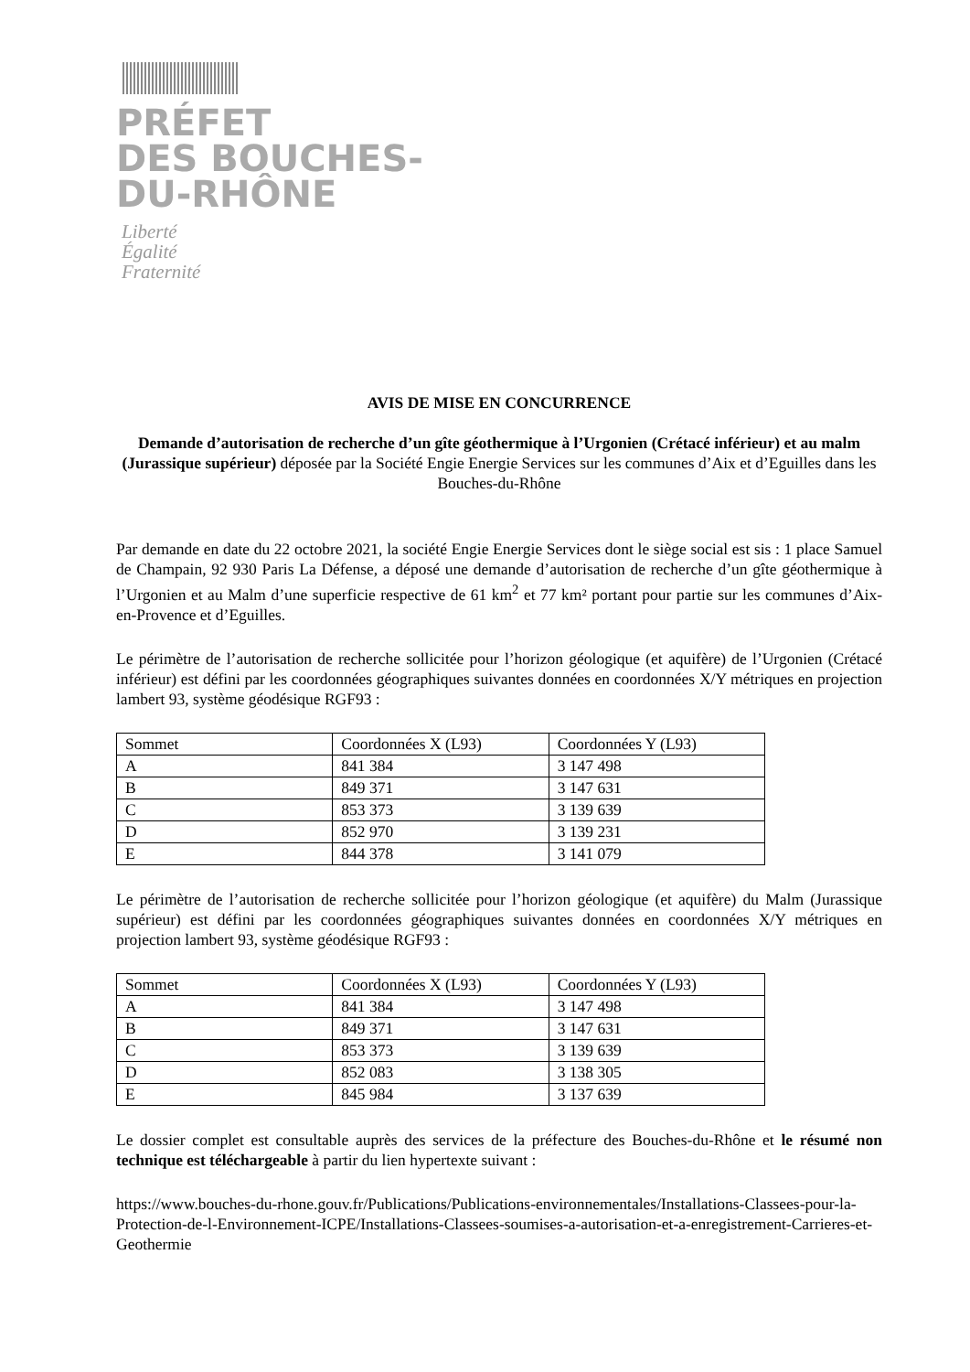PRÉFET
DES BOUCHES-
DU-RHÔNE
Liberté
Égalité
Fraternité
AVIS DE MISE EN CONCURRENCE
Demande d’autorisation de recherche d’un gîte géothermique à l’Urgonien (Crétacé inférieur) et au malm (Jurassique supérieur) déposée par la Société Engie Energie Services sur les communes d’Aix et d’Eguilles dans les Bouches-du-Rhône
Par demande en date du 22 octobre 2021, la société Engie Energie Services dont le siège social est sis : 1 place Samuel de Champain, 92 930 Paris La Défense, a déposé une demande d’autorisation de recherche d’un gîte géothermique à l’Urgonien et au Malm d’une superficie respective de 61 km<sup>2</sup> et 77 km² portant pour partie sur les communes d’Aix-en-Provence et d’Eguilles.
Le périmètre de l’autorisation de recherche sollicitée pour l’horizon géologique (et aquifère) de l’Urgonien (Crétacé inférieur) est défini par les coordonnées géographiques suivantes données en coordonnées X/Y métriques en projection lambert 93, système géodésique RGF93 :
| Sommet | Coordonnées X (L93) | Coordonnées Y (L93) |
| A | 841 384 | 3 147 498 |
| B | 849 371 | 3 147 631 |
| C | 853 373 | 3 139 639 |
| D | 852 970 | 3 139 231 |
| E | 844 378 | 3 141 079 |
Le périmètre de l’autorisation de recherche sollicitée pour l’horizon géologique (et aquifère) du Malm (Jurassique supérieur) est défini par les coordonnées géographiques suivantes données en coordonnées X/Y métriques en projection lambert 93, système géodésique RGF93 :
| Sommet | Coordonnées X (L93) | Coordonnées Y (L93) |
| A | 841 384 | 3 147 498 |
| B | 849 371 | 3 147 631 |
| C | 853 373 | 3 139 639 |
| D | 852 083 | 3 138 305 |
| E | 845 984 | 3 137 639 |
Le dossier complet est consultable auprès des services de la préfecture des Bouches-du-Rhône et le résumé non technique est téléchargeable à partir du lien hypertexte suivant :
https://www.bouches-du-rhone.gouv.fr/Publications/Publications-environnementales/Installations-Classees-pour-la-Protection-de-l-Environnement-ICPE/Installations-Classees-soumises-a-autorisation-et-a-enregistrement-Carrieres-et-Geothermie